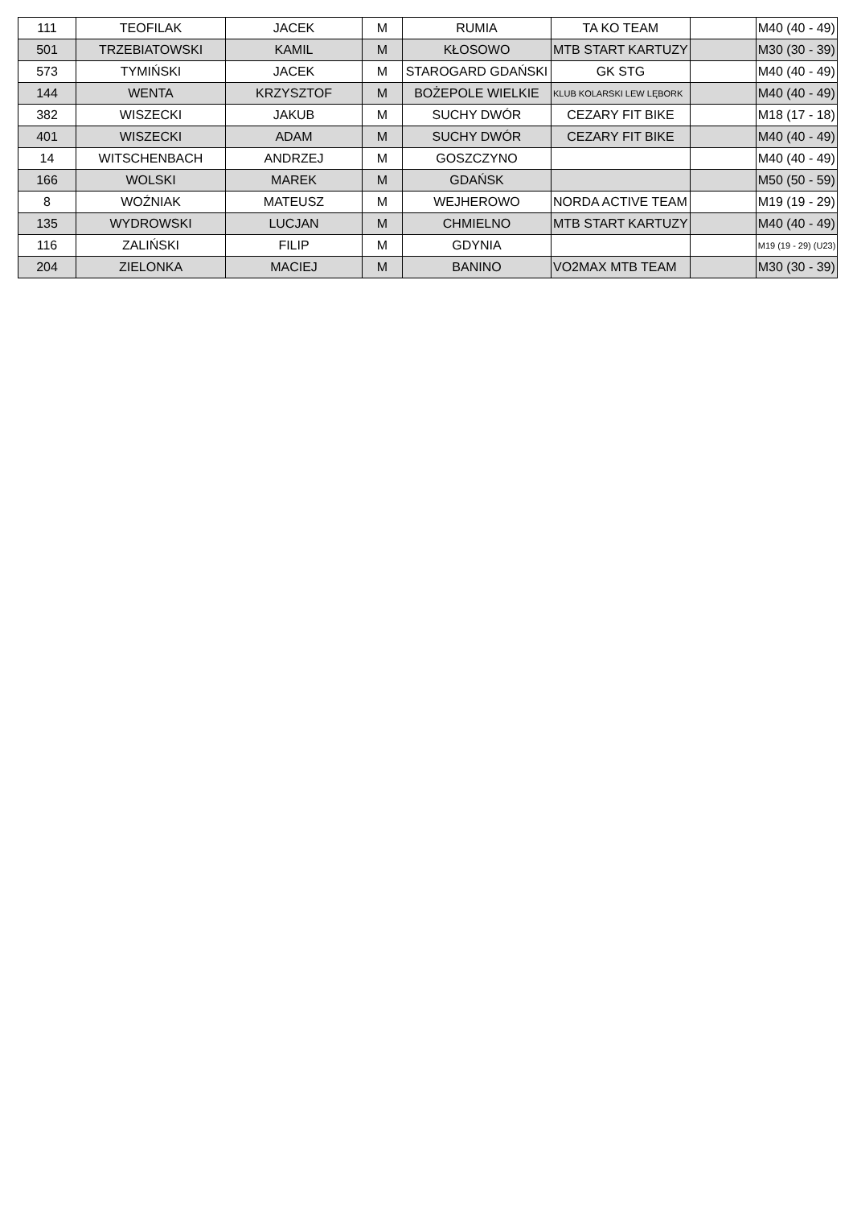| 111 | TEOFILAK | JACEK | M | RUMIA | TA KO TEAM | | M40 (40 - 49) |
| 501 | TRZEBIATOWSKI | KAMIL | M | KŁOSOWO | MTB START KARTUZY | | M30 (30 - 39) |
| 573 | TYMIŃSKI | JACEK | M | STAROGARD GDAŃSKI | GK STG | | M40 (40 - 49) |
| 144 | WENTA | KRZYSZTOF | M | BOŻEPOLE WIELKIE | KLUB KOLARSKI LEW LĘBORK | | M40 (40 - 49) |
| 382 | WISZECKI | JAKUB | M | SUCHY DWÓR | CEZARY FIT BIKE | | M18 (17 - 18) |
| 401 | WISZECKI | ADAM | M | SUCHY DWÓR | CEZARY FIT BIKE | | M40 (40 - 49) |
| 14 | WITSCHENBACH | ANDRZEJ | M | GOSZCZYNO | | | M40 (40 - 49) |
| 166 | WOLSKI | MAREK | M | GDAŃSK | | | M50 (50 - 59) |
| 8 | WOŹNIAK | MATEUSZ | M | WEJHEROWO | NORDA ACTIVE TEAM | | M19 (19 - 29) |
| 135 | WYDROWSKI | LUCJAN | M | CHMIELNO | MTB START KARTUZY | | M40 (40 - 49) |
| 116 | ZALIŃSKI | FILIP | M | GDYNIA | | | M19 (19 - 29) (U23) |
| 204 | ZIELONKA | MACIEJ | M | BANINO | VO2MAX MTB TEAM | | M30 (30 - 39) |